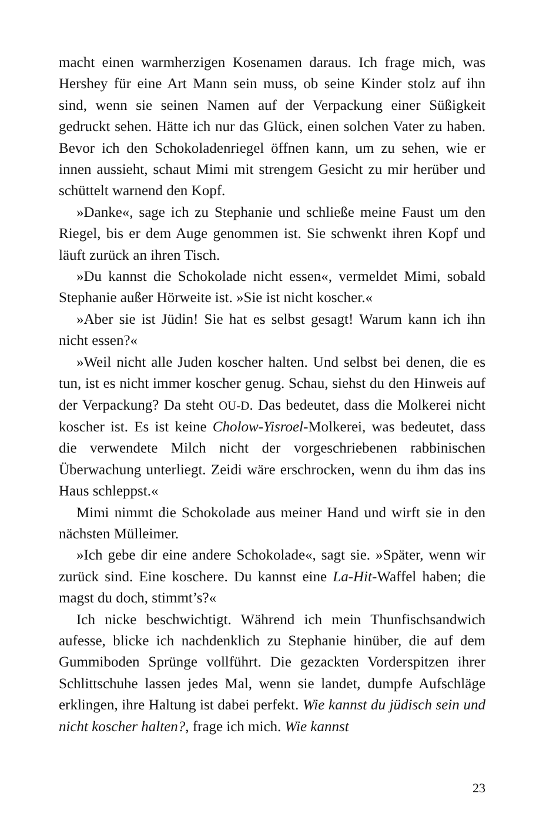macht einen warmherzigen Kosenamen daraus. Ich frage mich, was Hershey für eine Art Mann sein muss, ob seine Kinder stolz auf ihn sind, wenn sie seinen Namen auf der Verpackung einer Süßigkeit gedruckt sehen. Hätte ich nur das Glück, einen solchen Vater zu haben. Bevor ich den Schokoladenriegel öffnen kann, um zu sehen, wie er innen aussieht, schaut Mimi mit strengem Gesicht zu mir herüber und schüttelt warnend den Kopf.
»Danke«, sage ich zu Stephanie und schließe meine Faust um den Riegel, bis er dem Auge genommen ist. Sie schwenkt ihren Kopf und läuft zurück an ihren Tisch.
»Du kannst die Schokolade nicht essen«, vermeldet Mimi, sobald Stephanie außer Hörweite ist. »Sie ist nicht koscher.«
»Aber sie ist Jüdin! Sie hat es selbst gesagt! Warum kann ich ihn nicht essen?«
»Weil nicht alle Juden koscher halten. Und selbst bei denen, die es tun, ist es nicht immer koscher genug. Schau, siehst du den Hinweis auf der Verpackung? Da steht OU-D. Das bedeutet, dass die Molkerei nicht koscher ist. Es ist keine Cholow-Yisroel-Molkerei, was bedeutet, dass die verwendete Milch nicht der vorgeschriebenen rabbinischen Überwachung unterliegt. Zeidi wäre erschrocken, wenn du ihm das ins Haus schleppst.«
Mimi nimmt die Schokolade aus meiner Hand und wirft sie in den nächsten Mülleimer.
»Ich gebe dir eine andere Schokolade«, sagt sie. »Später, wenn wir zurück sind. Eine koschere. Du kannst eine La-Hit-Waffel haben; die magst du doch, stimmt’s?«
Ich nicke beschwichtigt. Während ich mein Thunfischsandwich aufesse, blicke ich nachdenklich zu Stephanie hinüber, die auf dem Gummiboden Sprünge vollführt. Die gezackten Vorderspitzen ihrer Schlittschuhe lassen jedes Mal, wenn sie landet, dumpfe Aufschläge erklingen, ihre Haltung ist dabei perfekt. Wie kannst du jüdisch sein und nicht koscher halten?, frage ich mich. Wie kannst
23